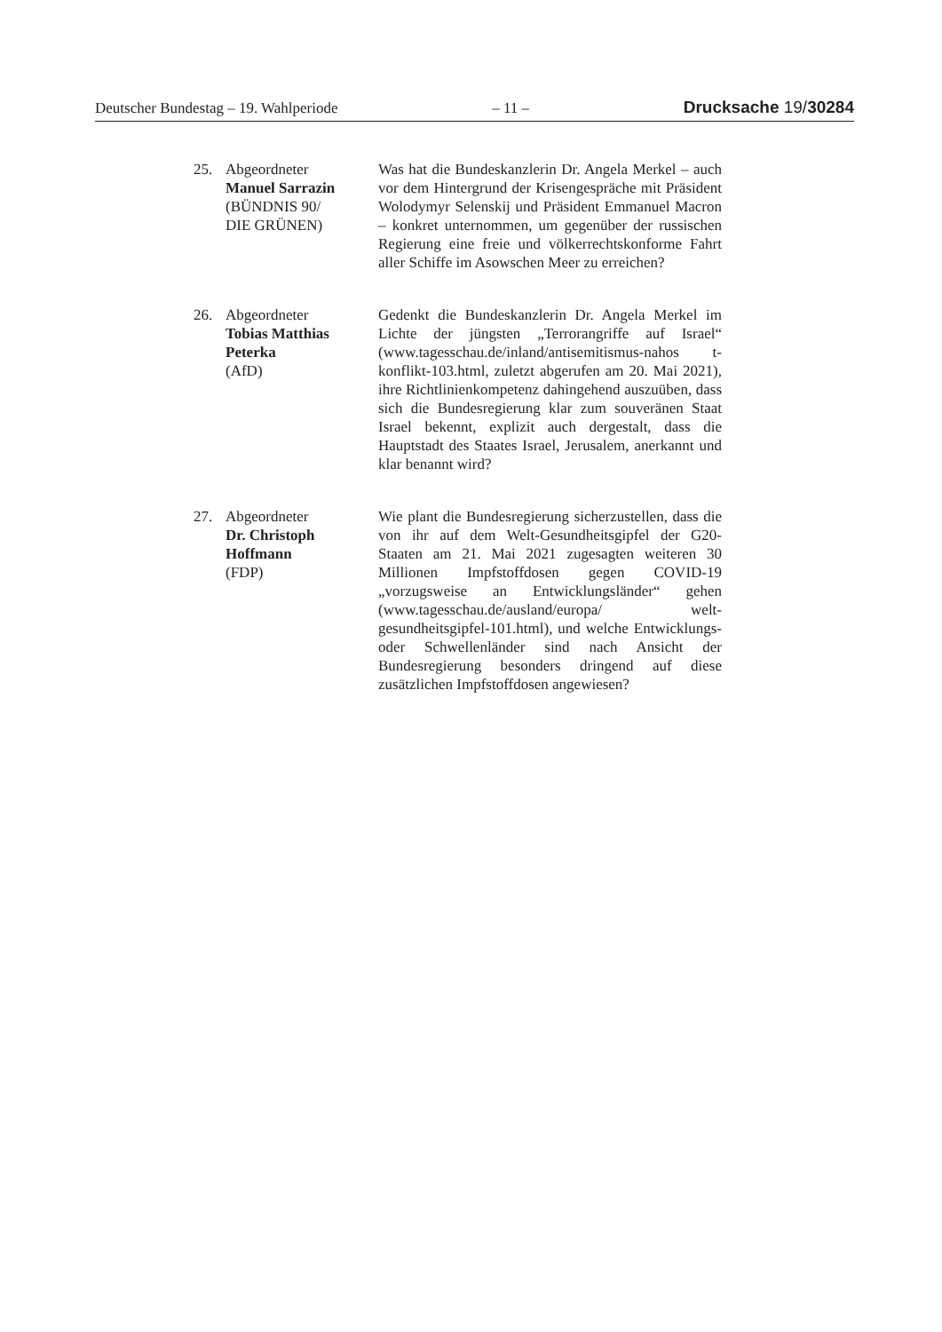Deutscher Bundestag – 19. Wahlperiode – 11 – Drucksache 19/30284
25. Abgeordneter
Manuel Sarrazin
(BÜNDNIS 90/
DIE GRÜNEN)
Was hat die Bundeskanzlerin Dr. Angela Merkel – auch vor dem Hintergrund der Krisengespräche mit Präsident Wolodymyr Selenskij und Präsident Emmanuel Macron – konkret unternommen, um gegenüber der russischen Regierung eine freie und völkerrechtskonforme Fahrt aller Schiffe im Asowschen Meer zu erreichen?
26. Abgeordneter
Tobias Matthias Peterka
(AfD)
Gedenkt die Bundeskanzlerin Dr. Angela Merkel im Lichte der jüngsten „Terrorangriffe auf Israel“ (www.tagesschau.de/inland/antisemitismus-nahos t-konflikt-103.html, zuletzt abgerufen am 20. Mai 2021), ihre Richtlinienkompetenz dahingehend auszuüben, dass sich die Bundesregierung klar zum souveränen Staat Israel bekennt, explizit auch dergestalt, dass die Hauptstadt des Staates Israel, Jerusalem, anerkannt und klar benannt wird?
27. Abgeordneter
Dr. Christoph Hoffmann
(FDP)
Wie plant die Bundesregierung sicherzustellen, dass die von ihr auf dem Welt-Gesundheitsgipfel der G20-Staaten am 21. Mai 2021 zugesagten weiteren 30 Millionen Impfstoffdosen gegen COVID-19 „vorzugsweise an Entwicklungslän­der“ gehen (www.tagesschau.de/ausland/europa/ welt-gesundheitsgipfel-101.html), und welche Entwicklungs- oder Schwellenländer sind nach Ansicht der Bundesregierung besonders dringend auf diese zusätzlichen Impfstoffdosen angewie­sen?